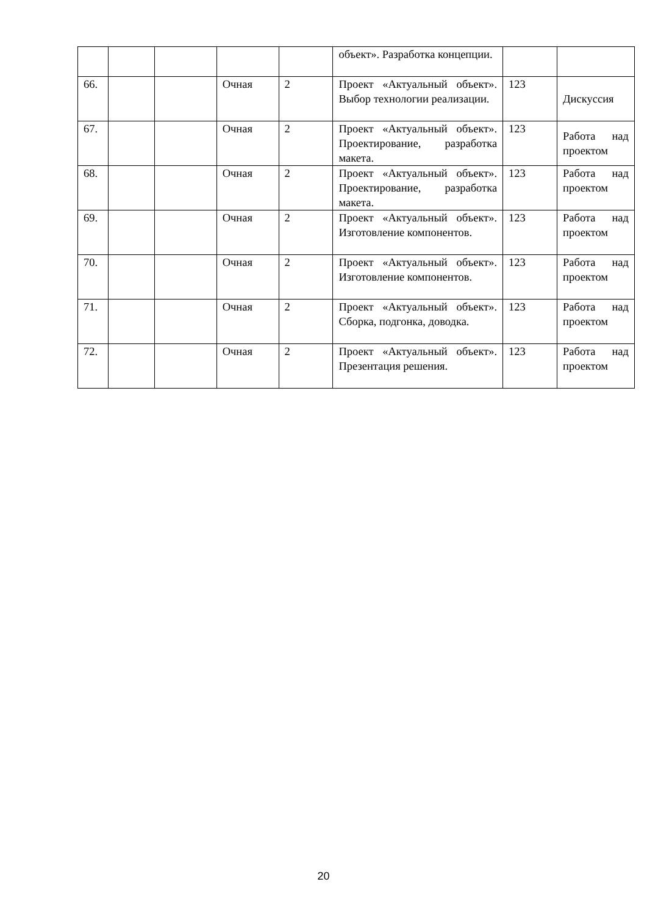| | | | | | объект». Разработка концепции. | | |
| 66. | | | Очная | 2 | Проект «Актуальный объект». Выбор технологии реализации. | 123 | Дискуссия |
| 67. | | | Очная | 2 | Проект «Актуальный объект». Проектирование, разработка макета. | 123 | Работа над проектом |
| 68. | | | Очная | 2 | Проект «Актуальный объект». Проектирование, разработка макета. | 123 | Работа над проектом |
| 69. | | | Очная | 2 | Проект «Актуальный объект». Изготовление компонентов. | 123 | Работа над проектом |
| 70. | | | Очная | 2 | Проект «Актуальный объект». Изготовление компонентов. | 123 | Работа над проектом |
| 71. | | | Очная | 2 | Проект «Актуальный объект». Сборка, подгонка, доводка. | 123 | Работа над проектом |
| 72. | | | Очная | 2 | Проект «Актуальный объект». Презентация решения. | 123 | Работа над проектом |
20